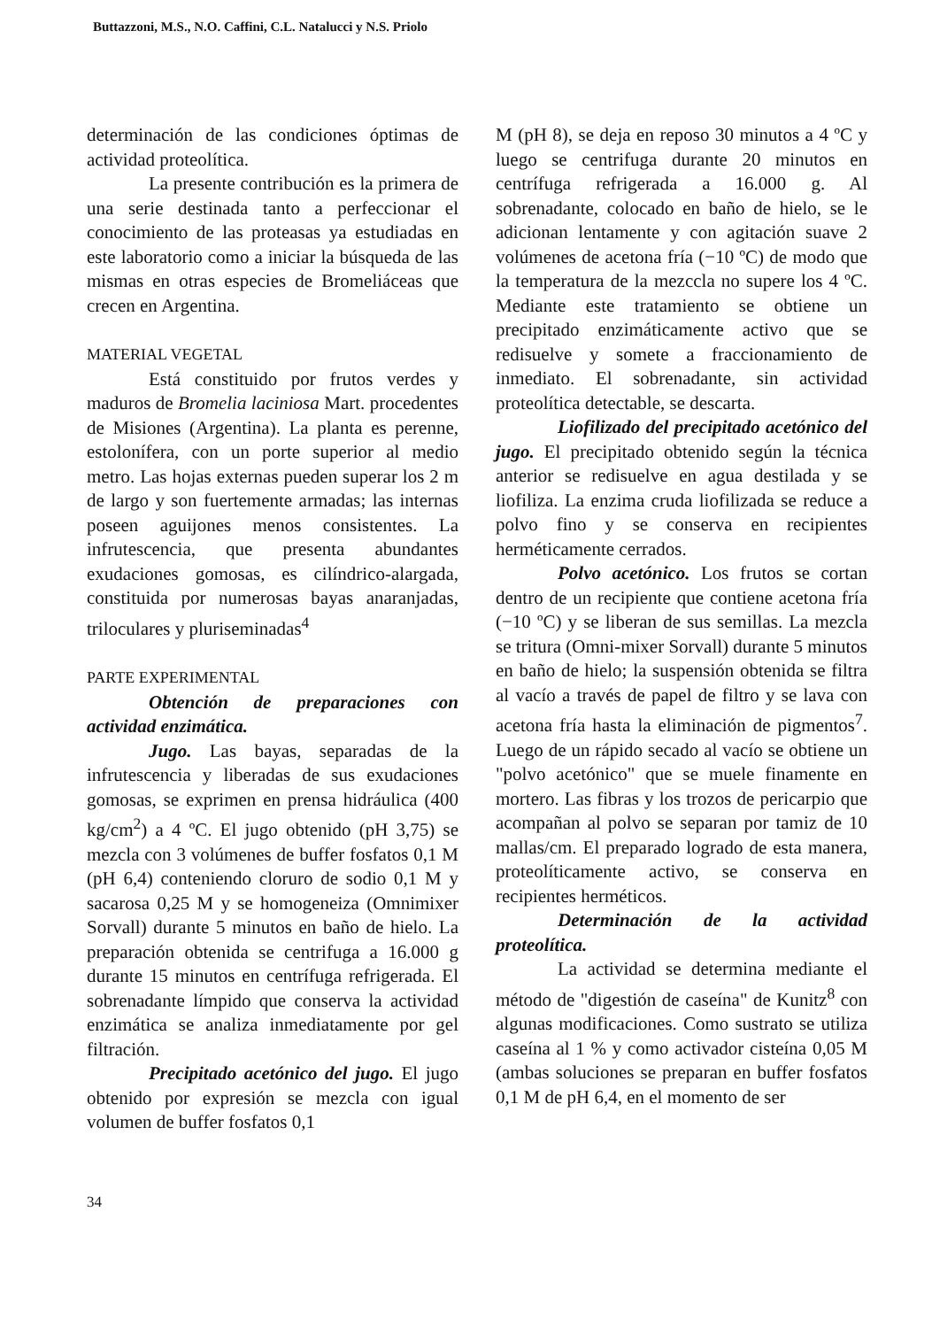Buttazzoni, M.S., N.O. Caffini, C.L. Natalucci y N.S. Priolo
determinación de las condiciones óptimas de actividad proteolítica.
La presente contribución es la primera de una serie destinada tanto a perfeccionar el conocimiento de las proteasas ya estudiadas en este laboratorio como a iniciar la búsqueda de las mismas en otras especies de Bromeliáceas que crecen en Argentina.
MATERIAL VEGETAL
Está constituido por frutos verdes y maduros de Bromelia laciniosa Mart. procedentes de Misiones (Argentina). La planta es perenne, estolonífera, con un porte superior al medio metro. Las hojas externas pueden superar los 2 m de largo y son fuertemente armadas; las internas poseen aguijones menos consistentes. La infrutescencia, que presenta abundantes exudaciones gomosas, es cilíndrico-alargada, constituida por numerosas bayas anaranjadas, triloculares y pluriseminadas<sup>4</sup>
PARTE EXPERIMENTAL
Obtención de preparaciones con actividad enzimática.
Jugo. Las bayas, separadas de la infrutescencia y liberadas de sus exudaciones gomosas, se exprimen en prensa hidráulica (400 kg/cm<sup>2</sup>) a 4 ºC. El jugo obtenido (pH 3,75) se mezcla con 3 volúmenes de buffer fosfatos 0,1 M (pH 6,4) conteniendo cloruro de sodio 0,1 M y sacarosa 0,25 M y se homogeneiza (Omnimixer Sorvall) durante 5 minutos en baño de hielo. La preparación obtenida se centrifuga a 16.000 g durante 15 minutos en centrífuga refrigerada. El sobrenadante límpido que conserva la actividad enzimática se analiza inmediatamente por gel filtración.
Precipitado acetónico del jugo. El jugo obtenido por expresión se mezcla con igual volumen de buffer fosfatos 0,1
M (pH 8), se deja en reposo 30 minutos a 4 ºC y luego se centrifuga durante 20 minutos en centrífuga refrigerada a 16.000 g. Al sobrenadante, colocado en baño de hielo, se le adicionan lentamente y con agitación suave 2 volúmenes de acetona fría (−10 ºC) de modo que la temperatura de la mezccla no supere los 4 ºC. Mediante este tratamiento se obtiene un precipitado enzimáticamente activo que se redisuelve y somete a fraccionamiento de inmediato. El sobrenadante, sin actividad proteolítica detectable, se descarta.
Liofilizado del precipitado acetónico del jugo. El precipitado obtenido según la técnica anterior se redisuelve en agua destilada y se liofiliza. La enzima cruda liofilizada se reduce a polvo fino y se conserva en recipientes herméticamente cerrados.
Polvo acetónico. Los frutos se cortan dentro de un recipiente que contiene acetona fría (−10 ºC) y se liberan de sus semillas. La mezcla se tritura (Omni-mixer Sorvall) durante 5 minutos en baño de hielo; la suspensión obtenida se filtra al vacío a través de papel de filtro y se lava con acetona fría hasta la eliminación de pigmentos<sup>7</sup>. Luego de un rápido secado al vacío se obtiene un "polvo acetónico" que se muele finamente en mortero. Las fibras y los trozos de pericarpio que acompañan al polvo se separan por tamiz de 10 mallas/cm. El preparado logrado de esta manera, proteolíticamente activo, se conserva en recipientes herméticos.
Determinación de la actividad proteolítica.
La actividad se determina mediante el método de "digestión de caseína" de Kunitz<sup>8</sup> con algunas modificaciones. Como sustrato se utiliza caseína al 1 % y como activador cisteína 0,05 M (ambas soluciones se preparan en buffer fosfatos 0,1 M de pH 6,4, en el momento de ser
34